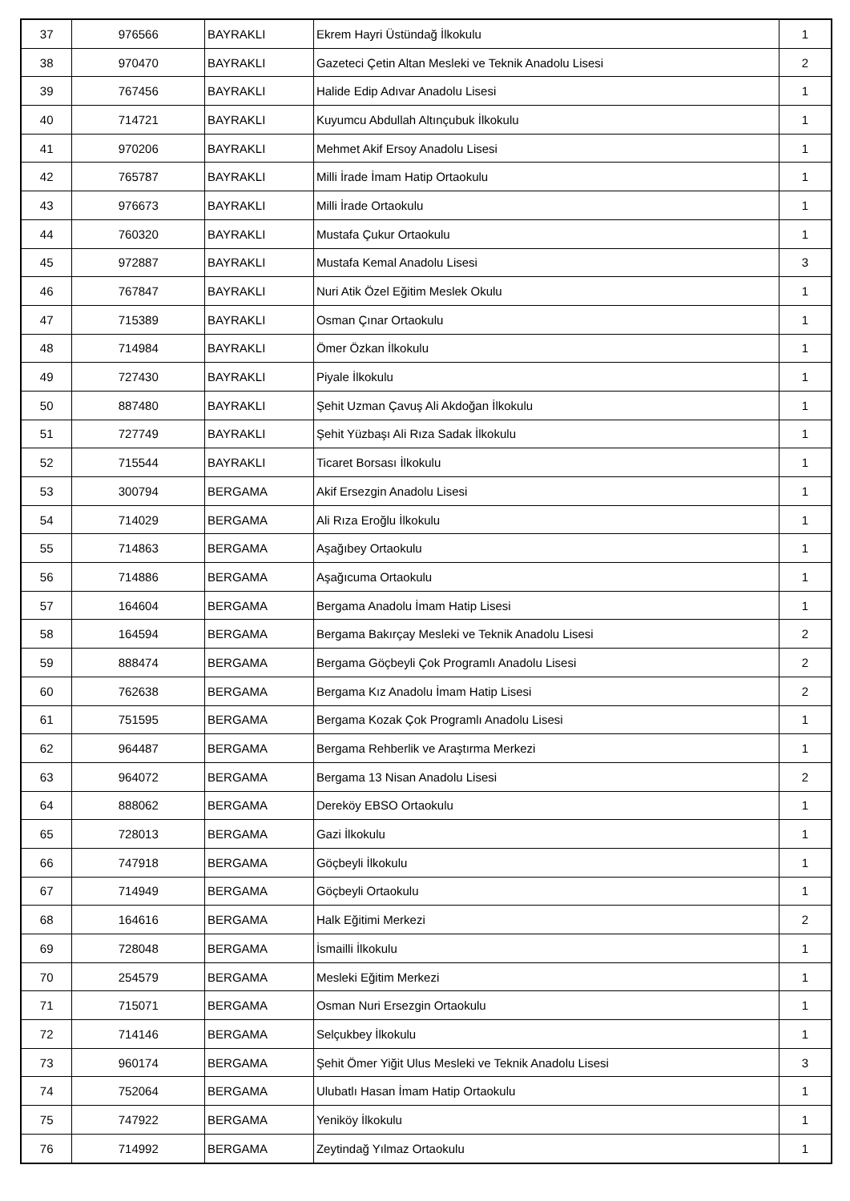| 37 | 976566 | BAYRAKLI | Ekrem Hayri Üstündağ İlkokulu | 1 |
| 38 | 970470 | BAYRAKLI | Gazeteci Çetin Altan Mesleki ve Teknik Anadolu Lisesi | 2 |
| 39 | 767456 | BAYRAKLI | Halide Edip Adıvar Anadolu Lisesi | 1 |
| 40 | 714721 | BAYRAKLI | Kuyumcu Abdullah Altınçubuk İlkokulu | 1 |
| 41 | 970206 | BAYRAKLI | Mehmet Akif Ersoy Anadolu Lisesi | 1 |
| 42 | 765787 | BAYRAKLI | Milli İrade İmam Hatip Ortaokulu | 1 |
| 43 | 976673 | BAYRAKLI | Milli İrade Ortaokulu | 1 |
| 44 | 760320 | BAYRAKLI | Mustafa Çukur Ortaokulu | 1 |
| 45 | 972887 | BAYRAKLI | Mustafa Kemal Anadolu Lisesi | 3 |
| 46 | 767847 | BAYRAKLI | Nuri Atik Özel Eğitim Meslek Okulu | 1 |
| 47 | 715389 | BAYRAKLI | Osman Çınar Ortaokulu | 1 |
| 48 | 714984 | BAYRAKLI | Ömer Özkan İlkokulu | 1 |
| 49 | 727430 | BAYRAKLI | Piyale İlkokulu | 1 |
| 50 | 887480 | BAYRAKLI | Şehit Uzman Çavuş Ali Akdoğan İlkokulu | 1 |
| 51 | 727749 | BAYRAKLI | Şehit Yüzbaşı Ali Rıza Sadak İlkokulu | 1 |
| 52 | 715544 | BAYRAKLI | Ticaret Borsası İlkokulu | 1 |
| 53 | 300794 | BERGAMA | Akif Ersezgin Anadolu Lisesi | 1 |
| 54 | 714029 | BERGAMA | Ali Rıza Eroğlu İlkokulu | 1 |
| 55 | 714863 | BERGAMA | Aşağıbey Ortaokulu | 1 |
| 56 | 714886 | BERGAMA | Aşağıcuma Ortaokulu | 1 |
| 57 | 164604 | BERGAMA | Bergama Anadolu İmam Hatip Lisesi | 1 |
| 58 | 164594 | BERGAMA | Bergama Bakırçay Mesleki ve Teknik Anadolu Lisesi | 2 |
| 59 | 888474 | BERGAMA | Bergama Göçbeyli Çok Programlı Anadolu Lisesi | 2 |
| 60 | 762638 | BERGAMA | Bergama Kız Anadolu İmam Hatip Lisesi | 2 |
| 61 | 751595 | BERGAMA | Bergama Kozak Çok Programlı Anadolu Lisesi | 1 |
| 62 | 964487 | BERGAMA | Bergama Rehberlik ve Araştırma Merkezi | 1 |
| 63 | 964072 | BERGAMA | Bergama 13 Nisan Anadolu Lisesi | 2 |
| 64 | 888062 | BERGAMA | Dereköy EBSO Ortaokulu | 1 |
| 65 | 728013 | BERGAMA | Gazi İlkokulu | 1 |
| 66 | 747918 | BERGAMA | Göçbeyli İlkokulu | 1 |
| 67 | 714949 | BERGAMA | Göçbeyli Ortaokulu | 1 |
| 68 | 164616 | BERGAMA | Halk Eğitimi Merkezi | 2 |
| 69 | 728048 | BERGAMA | İsmailli İlkokulu | 1 |
| 70 | 254579 | BERGAMA | Mesleki Eğitim Merkezi | 1 |
| 71 | 715071 | BERGAMA | Osman Nuri Ersezgin Ortaokulu | 1 |
| 72 | 714146 | BERGAMA | Selçukbey İlkokulu | 1 |
| 73 | 960174 | BERGAMA | Şehit Ömer Yiğit Ulus Mesleki ve Teknik Anadolu Lisesi | 3 |
| 74 | 752064 | BERGAMA | Ulubatlı Hasan İmam Hatip Ortaokulu | 1 |
| 75 | 747922 | BERGAMA | Yeniköy İlkokulu | 1 |
| 76 | 714992 | BERGAMA | Zeytindağ Yılmaz Ortaokulu | 1 |